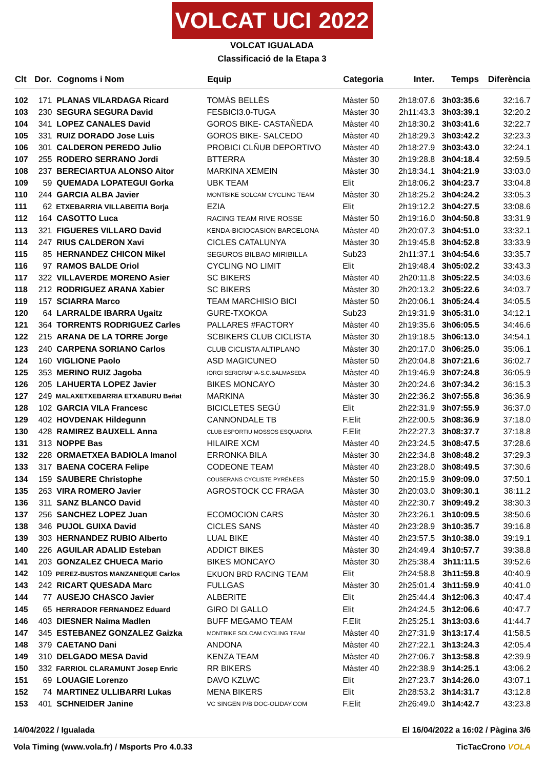VOLCAT UCI 2022
VOLCAT IGUALADA
Classificació de la Etapa 3
| Clt | Dor. | Cognoms i Nom | Equip | Categoria | Inter. | Temps | Diferència |
| --- | --- | --- | --- | --- | --- | --- | --- |
| 102 | 171 | PLANAS VILARDAGA Ricard | TOMÀS BELLÈS | Màster 50 | 2h18:07.6 | 3h03:35.6 | 32:16.7 |
| 103 | 230 | SEGURA SEGURA David | FESBICI3.0-TUGA | Màster 30 | 2h11:43.3 | 3h03:39.1 | 32:20.2 |
| 104 | 341 | LOPEZ CANALES David | GOROS BIKE- CASTAÑEDA | Màster 40 | 2h18:30.2 | 3h03:41.6 | 32:22.7 |
| 105 | 331 | RUIZ DORADO Jose Luis | GOROS BIKE- SALCEDO | Màster 40 | 2h18:29.3 | 3h03:42.2 | 32:23.3 |
| 106 | 301 | CALDERON PEREDO Julio | PROBICI CLÑUB DEPORTIVO | Màster 40 | 2h18:27.9 | 3h03:43.0 | 32:24.1 |
| 107 | 255 | RODERO SERRANO Jordi | BTTERRA | Màster 30 | 2h19:28.8 | 3h04:18.4 | 32:59.5 |
| 108 | 237 | BERECIARTUA ALONSO Aitor | MARKINA XEMEIN | Màster 30 | 2h18:34.1 | 3h04:21.9 | 33:03.0 |
| 109 | 59 | QUEMADA LOPATEGUI Gorka | UBK TEAM | Elit | 2h18:06.2 | 3h04:23.7 | 33:04.8 |
| 110 | 244 | GARCIA ALBA Javier | MONTBIKE SOLCAM CYCLING TEAM | Màster 30 | 2h18:25.2 | 3h04:24.2 | 33:05.3 |
| 111 | 62 | ETXEBARRIA VILLABEITIA Borja | EZIA | Elit | 2h19:12.2 | 3h04:27.5 | 33:08.6 |
| 112 | 164 | CASOTTO Luca | RACING TEAM RIVE ROSSE | Màster 50 | 2h19:16.0 | 3h04:50.8 | 33:31.9 |
| 113 | 321 | FIGUERES VILLARO David | KENDA-BICIOCASION BARCELONA | Màster 40 | 2h20:07.3 | 3h04:51.0 | 33:32.1 |
| 114 | 247 | RIUS CALDERON Xavi | CICLES CATALUNYA | Màster 30 | 2h19:45.8 | 3h04:52.8 | 33:33.9 |
| 115 | 85 | HERNANDEZ CHICON Mikel | SEGUROS BILBAO MIRIBILLA | Sub23 | 2h11:37.1 | 3h04:54.6 | 33:35.7 |
| 116 | 97 | RAMOS BALDE Oriol | CYCLING NO LIMIT | Elit | 2h19:48.4 | 3h05:02.2 | 33:43.3 |
| 117 | 322 | VILLAVERDE MORENO Asier | SC BIKERS | Màster 40 | 2h20:11.8 | 3h05:22.5 | 34:03.6 |
| 118 | 212 | RODRIGUEZ ARANA Xabier | SC BIKERS | Màster 30 | 2h20:13.2 | 3h05:22.6 | 34:03.7 |
| 119 | 157 | SCIARRA Marco | TEAM MARCHISIO BICI | Màster 50 | 2h20:06.1 | 3h05:24.4 | 34:05.5 |
| 120 | 64 | LARRALDE IBARRA Ugaitz | GURE-TXOKOA | Sub23 | 2h19:31.9 | 3h05:31.0 | 34:12.1 |
| 121 | 364 | TORRENTS RODRIGUEZ Carles | PALLARES #FACTORY | Màster 40 | 2h19:35.6 | 3h06:05.5 | 34:46.6 |
| 122 | 215 | ARANA DE LA TORRE Jorge | SCBIKERS CLUB CICLISTA | Màster 30 | 2h19:18.5 | 3h06:13.0 | 34:54.1 |
| 123 | 240 | CARPENA SORIANO Carlos | CLUB CICLISTA ALTIPLANO | Màster 30 | 2h20:17.0 | 3h06:25.0 | 35:06.1 |
| 124 | 160 | VIGLIONE Paolo | ASD MAGICUNEO | Màster 50 | 2h20:04.8 | 3h07:21.6 | 36:02.7 |
| 125 | 353 | MERINO RUIZ Jagoba | IORGI SERIGRAFIA-S.C.BALMASEDA | Màster 40 | 2h19:46.9 | 3h07:24.8 | 36:05.9 |
| 126 | 205 | LAHUERTA LOPEZ Javier | BIKES MONCAYO | Màster 30 | 2h20:24.6 | 3h07:34.2 | 36:15.3 |
| 127 | 249 | MALAXETXEBARRIA ETXABURU Beñat | MARKINA | Màster 30 | 2h22:36.2 | 3h07:55.8 | 36:36.9 |
| 128 | 102 | GARCIA VILA Francesc | BICICLETES SEGÚ | Elit | 2h22:31.9 | 3h07:55.9 | 36:37.0 |
| 129 | 402 | HOVDENAK Hildegunn | CANNONDALE TB | F.Elit | 2h22:00.5 | 3h08:36.9 | 37:18.0 |
| 130 | 428 | RAMIREZ BAUXELL Anna | CLUB ESPORTIU MOSSOS ESQUADRA | F.Elit | 2h22:27.3 | 3h08:37.7 | 37:18.8 |
| 131 | 313 | NOPPE Bas | HILAIRE XCM | Màster 40 | 2h23:24.5 | 3h08:47.5 | 37:28.6 |
| 132 | 228 | ORMAETXEA BADIOLA Imanol | ERRONKA BILA | Màster 30 | 2h22:34.8 | 3h08:48.2 | 37:29.3 |
| 133 | 317 | BAENA COCERA Felipe | CODEONE TEAM | Màster 40 | 2h23:28.0 | 3h08:49.5 | 37:30.6 |
| 134 | 159 | SAUBERE Christophe | COUSERANS CYCLISTE PYRÉNÉES | Màster 50 | 2h20:15.9 | 3h09:09.0 | 37:50.1 |
| 135 | 263 | VIRA ROMERO Javier | AGROSTOCK CC FRAGA | Màster 30 | 2h20:03.0 | 3h09:30.1 | 38:11.2 |
| 136 | 311 | SANZ BLANCO David | | Màster 40 | 2h22:30.7 | 3h09:49.2 | 38:30.3 |
| 137 | 256 | SANCHEZ LOPEZ Juan | ECOMOCION CARS | Màster 30 | 2h23:26.1 | 3h10:09.5 | 38:50.6 |
| 138 | 346 | PUJOL GUIXA David | CICLES SANS | Màster 40 | 2h23:28.9 | 3h10:35.7 | 39:16.8 |
| 139 | 303 | HERNANDEZ RUBIO Alberto | LUAL BIKE | Màster 40 | 2h23:57.5 | 3h10:38.0 | 39:19.1 |
| 140 | 226 | AGUILAR ADALID Esteban | ADDICT BIKES | Màster 30 | 2h24:49.4 | 3h10:57.7 | 39:38.8 |
| 141 | 203 | GONZALEZ CHUECA Mario | BIKES MONCAYO | Màster 30 | 2h25:38.4 | 3h11:11.5 | 39:52.6 |
| 142 | 109 | PEREZ-BUSTOS MANZANEQUE Carlos | EKUON BRD RACING TEAM | Elit | 2h24:58.8 | 3h11:59.8 | 40:40.9 |
| 143 | 242 | RICART QUESADA Marc | FULLGAS | Màster 30 | 2h25:01.4 | 3h11:59.9 | 40:41.0 |
| 144 | 77 | AUSEJO CHASCO Javier | ALBERITE | Elit | 2h25:44.4 | 3h12:06.3 | 40:47.4 |
| 145 | 65 | HERRADOR FERNANDEZ Eduard | GIRO DI GALLO | Elit | 2h24:24.5 | 3h12:06.6 | 40:47.7 |
| 146 | 403 | DIESNER Naima Madlen | BUFF MEGAMO TEAM | F.Elit | 2h25:25.1 | 3h13:03.6 | 41:44.7 |
| 147 | 345 | ESTEBANEZ GONZALEZ Gaizka | MONTBIKE SOLCAM CYCLING TEAM | Màster 40 | 2h27:31.9 | 3h13:17.4 | 41:58.5 |
| 148 | 379 | CAETANO Dani | ANDONA | Màster 40 | 2h27:22.1 | 3h13:24.3 | 42:05.4 |
| 149 | 310 | DELGADO MESA David | KENZA TEAM | Màster 40 | 2h27:06.7 | 3h13:58.8 | 42:39.9 |
| 150 | 332 | FARRIOL CLARAMUNT Josep Enric | RR BIKERS | Màster 40 | 2h22:38.9 | 3h14:25.1 | 43:06.2 |
| 151 | 69 | LOUAGIE Lorenzo | DAVO KZLWC | Elit | 2h27:23.7 | 3h14:26.0 | 43:07.1 |
| 152 | 74 | MARTINEZ ULLIBARRI Lukas | MENA BIKERS | Elit | 2h28:53.2 | 3h14:31.7 | 43:12.8 |
| 153 | 401 | SCHNEIDER Janine | VC SINGEN P/B DOC-OLIDAY.COM | F.Elit | 2h26:49.0 | 3h14:42.7 | 43:23.8 |
14/04/2022 / Igualada El 16/04/2022 a 16:02 / Pàgina 3/6
Vola Timing (www.vola.fr) / Msports Pro 4.0.33 TicTacCrono VOLA